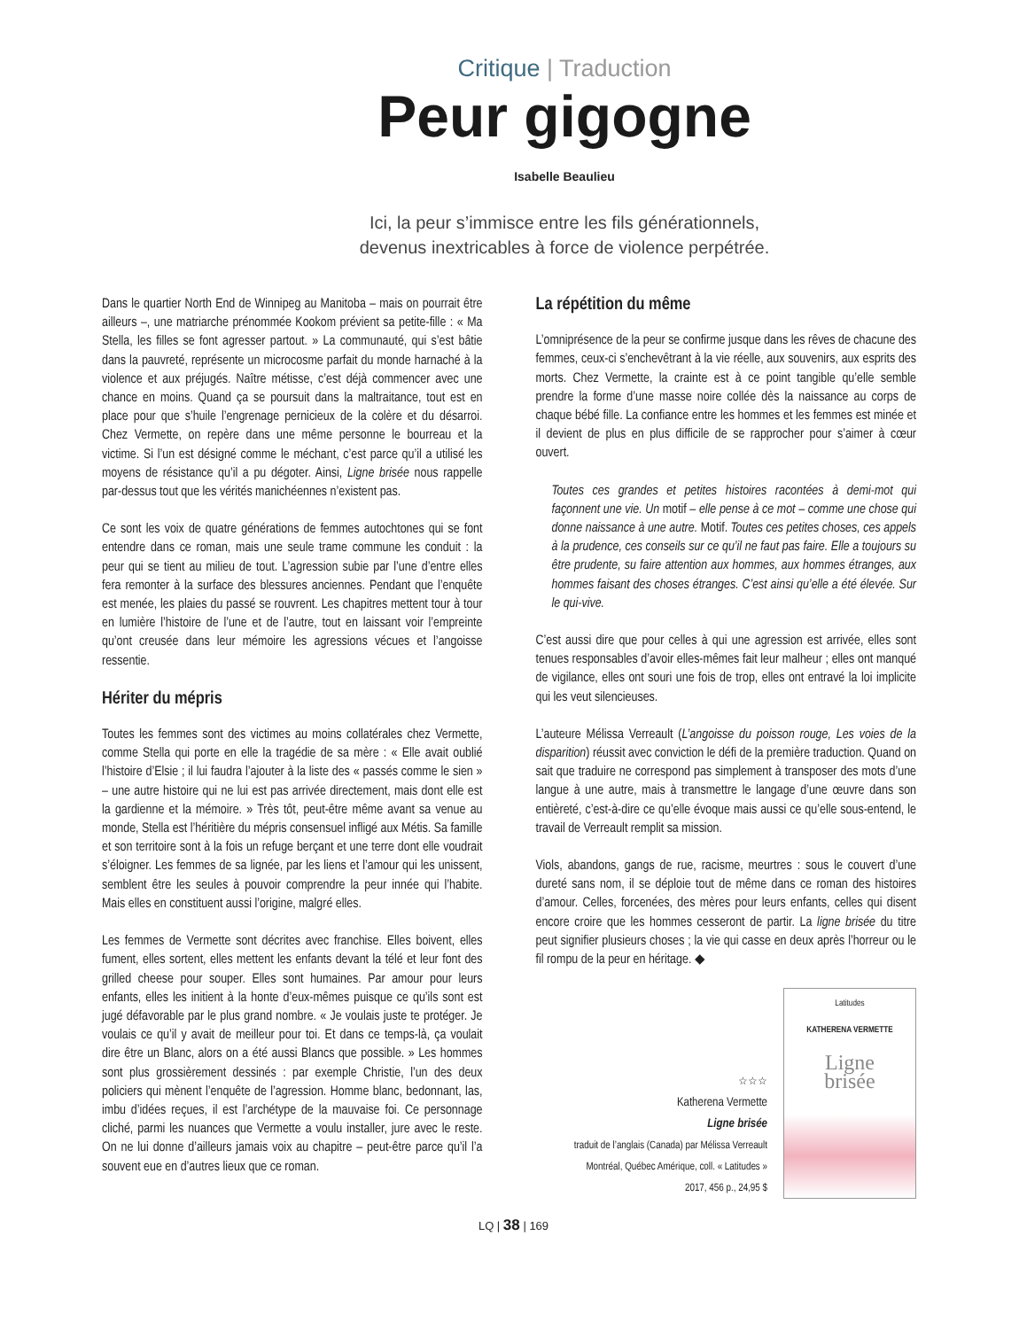Critique | Traduction
Peur gigogne
Isabelle Beaulieu
Ici, la peur s’immisce entre les fils générationnels,
devenus inextricables à force de violence perpétrée.
Dans le quartier North End de Winnipeg au Manitoba – mais on pourrait être ailleurs –, une matriarche prénommée Kookom prévient sa petite-fille : « Ma Stella, les filles se font agresser partout. » La communauté, qui s’est bâtie dans la pauvreté, représente un microcosme parfait du monde harnaché à la violence et aux préjugés. Naître métisse, c’est déjà commencer avec une chance en moins. Quand ça se poursuit dans la maltraitance, tout est en place pour que s’huile l’engrenage pernicieux de la colère et du désarroi. Chez Vermette, on repère dans une même personne le bourreau et la victime. Si l’un est désigné comme le méchant, c’est parce qu’il a utilisé les moyens de résistance qu’il a pu dégoter. Ainsi, Ligne brisée nous rappelle par-dessus tout que les vérités manichéennes n’existent pas.
Ce sont les voix de quatre générations de femmes autochtones qui se font entendre dans ce roman, mais une seule trame commune les conduit : la peur qui se tient au milieu de tout. L’agression subie par l’une d’entre elles fera remonter à la surface des blessures anciennes. Pendant que l’enquête est menée, les plaies du passé se rouvrent. Les chapitres mettent tour à tour en lumière l’histoire de l’une et de l’autre, tout en laissant voir l’empreinte qu’ont creusée dans leur mémoire les agressions vécues et l’angoisse ressentie.
Hériter du mépris
Toutes les femmes sont des victimes au moins collatérales chez Vermette, comme Stella qui porte en elle la tragédie de sa mère : « Elle avait oublié l’histoire d’Elsie ; il lui faudra l’ajouter à la liste des « passés comme le sien » – une autre histoire qui ne lui est pas arrivée directement, mais dont elle est la gardienne et la mémoire. » Très tôt, peut-être même avant sa venue au monde, Stella est l’héritière du mépris consensuel infligé aux Métis. Sa famille et son territoire sont à la fois un refuge berçant et une terre dont elle voudrait s’éloigner. Les femmes de sa lignée, par les liens et l’amour qui les unissent, semblent être les seules à pouvoir comprendre la peur innée qui l’habite. Mais elles en constituent aussi l’origine, malgré elles.
Les femmes de Vermette sont décrites avec franchise. Elles boivent, elles fument, elles sortent, elles mettent les enfants devant la télé et leur font des grilled cheese pour souper. Elles sont humaines. Par amour pour leurs enfants, elles les initient à la honte d’eux-mêmes puisque ce qu’ils sont est jugé défavorable par le plus grand nombre. « Je voulais juste te protéger. Je voulais ce qu’il y avait de meilleur pour toi. Et dans ce temps-là, ça voulait dire être un Blanc, alors on a été aussi Blancs que possible. » Les hommes sont plus grossièrement dessinés : par exemple Christie, l’un des deux policiers qui mènent l’enquête de l’agression. Homme blanc, bedonnant, las, imbu d’idées reçues, il est l’archétype de la mauvaise foi. Ce personnage cliché, parmi les nuances que Vermette a voulu installer, jure avec le reste. On ne lui donne d’ailleurs jamais voix au chapitre – peut-être parce qu’il l’a souvent eue en d’autres lieux que ce roman.
La répétition du même
L’omniprésence de la peur se confirme jusque dans les rêves de chacune des femmes, ceux-ci s’enchevêtrant à la vie réelle, aux souvenirs, aux esprits des morts. Chez Vermette, la crainte est à ce point tangible qu’elle semble prendre la forme d’une masse noire collée dès la naissance au corps de chaque bébé fille. La confiance entre les hommes et les femmes est minée et il devient de plus en plus difficile de se rapprocher pour s’aimer à cœur ouvert.
Toutes ces grandes et petites histoires racontées à demi-mot qui façonnent une vie. Un motif – elle pense à ce mot – comme une chose qui donne naissance à une autre. Motif. Toutes ces petites choses, ces appels à la prudence, ces conseils sur ce qu’il ne faut pas faire. Elle a toujours su être prudente, su faire attention aux hommes, aux hommes étranges, aux hommes faisant des choses étranges. C’est ainsi qu’elle a été élevée. Sur le qui-vive.
C’est aussi dire que pour celles à qui une agression est arrivée, elles sont tenues responsables d’avoir elles-mêmes fait leur malheur ; elles ont manqué de vigilance, elles ont souri une fois de trop, elles ont entravé la loi implicite qui les veut silencieuses.
L’auteure Mélissa Verreault (L’angoisse du poisson rouge, Les voies de la disparition) réussit avec conviction le défi de la première traduction. Quand on sait que traduire ne correspond pas simplement à transposer des mots d’une langue à une autre, mais à transmettre le langage d’une œuvre dans son entièreté, c’est-à-dire ce qu’elle évoque mais aussi ce qu’elle sous-entend, le travail de Verreault remplit sa mission.
Viols, abandons, gangs de rue, racisme, meurtres : sous le couvert d’une dureté sans nom, il se déploie tout de même dans ce roman des histoires d’amour. Celles, forcenées, des mères pour leurs enfants, celles qui disent encore croire que les hommes cesseront de partir. La ligne brisée du titre peut signifier plusieurs choses ; la vie qui casse en deux après l’horreur ou le fil rompu de la peur en héritage. ◆
☆☆☆
Katherena Vermette
Ligne brisée
traduit de l’anglais (Canada) par Mélissa Verreault
Montréal, Québec Amérique, coll. « Latitudes »
2017, 456 p., 24,95 $
Latitudes
KATHERENA VERMETTE
Ligne
brisée
LQ | 38 | 169